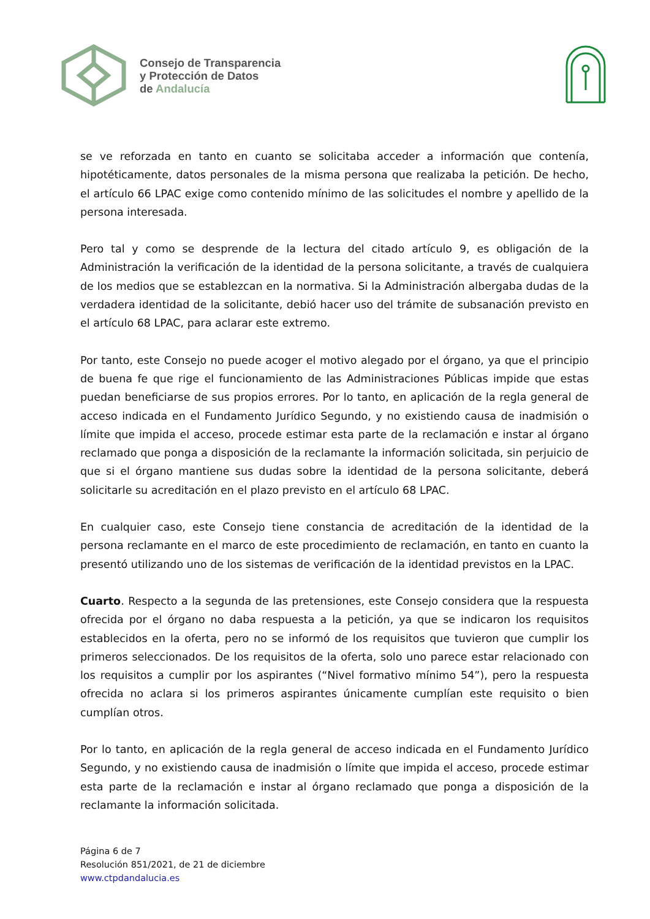Consejo de Transparencia
y Protección de Datos
de Andalucía
se ve reforzada en tanto en cuanto se solicitaba acceder a información que contenía, hipotéticamente, datos personales de la misma persona que realizaba la petición. De hecho, el artículo 66 LPAC exige como contenido mínimo de las solicitudes el nombre y apellido de la persona interesada.
Pero tal y como se desprende de la lectura del citado artículo 9, es obligación de la Administración la verificación de la identidad de la persona solicitante, a través de cualquiera de los medios que se establezcan en la normativa. Si la Administración albergaba dudas de la verdadera identidad de la solicitante, debió hacer uso del trámite de subsanación previsto en el artículo 68 LPAC, para aclarar este extremo.
Por tanto, este Consejo no puede acoger el motivo alegado por el órgano, ya que el principio de buena fe que rige el funcionamiento de las Administraciones Públicas impide que estas puedan beneficiarse de sus propios errores. Por lo tanto, en aplicación de la regla general de acceso indicada en el Fundamento Jurídico Segundo, y no existiendo causa de inadmisión o límite que impida el acceso, procede estimar esta parte de la reclamación e instar al órgano reclamado que ponga a disposición de la reclamante la información solicitada, sin perjuicio de que si el órgano mantiene sus dudas sobre la identidad de la persona solicitante, deberá solicitarle su acreditación en el plazo previsto en el artículo 68 LPAC.
En cualquier caso, este Consejo tiene constancia de acreditación de la identidad de la persona reclamante en el marco de este procedimiento de reclamación, en tanto en cuanto la presentó utilizando uno de los sistemas de verificación de la identidad previstos en la LPAC.
Cuarto. Respecto a la segunda de las pretensiones, este Consejo considera que la respuesta ofrecida por el órgano no daba respuesta a la petición, ya que se indicaron los requisitos establecidos en la oferta, pero no se informó de los requisitos que tuvieron que cumplir los primeros seleccionados. De los requisitos de la oferta, solo uno parece estar relacionado con los requisitos a cumplir por los aspirantes (“Nivel formativo mínimo 54”), pero la respuesta ofrecida no aclara si los primeros aspirantes únicamente cumplían este requisito o bien cumplían otros.
Por lo tanto, en aplicación de la regla general de acceso indicada en el Fundamento Jurídico Segundo, y no existiendo causa de inadmisión o límite que impida el acceso, procede estimar esta parte de la reclamación e instar al órgano reclamado que ponga a disposición de la reclamante la información solicitada.
Página 6 de 7
Resolución 851/2021, de 21 de diciembre
www.ctpdandalucia.es